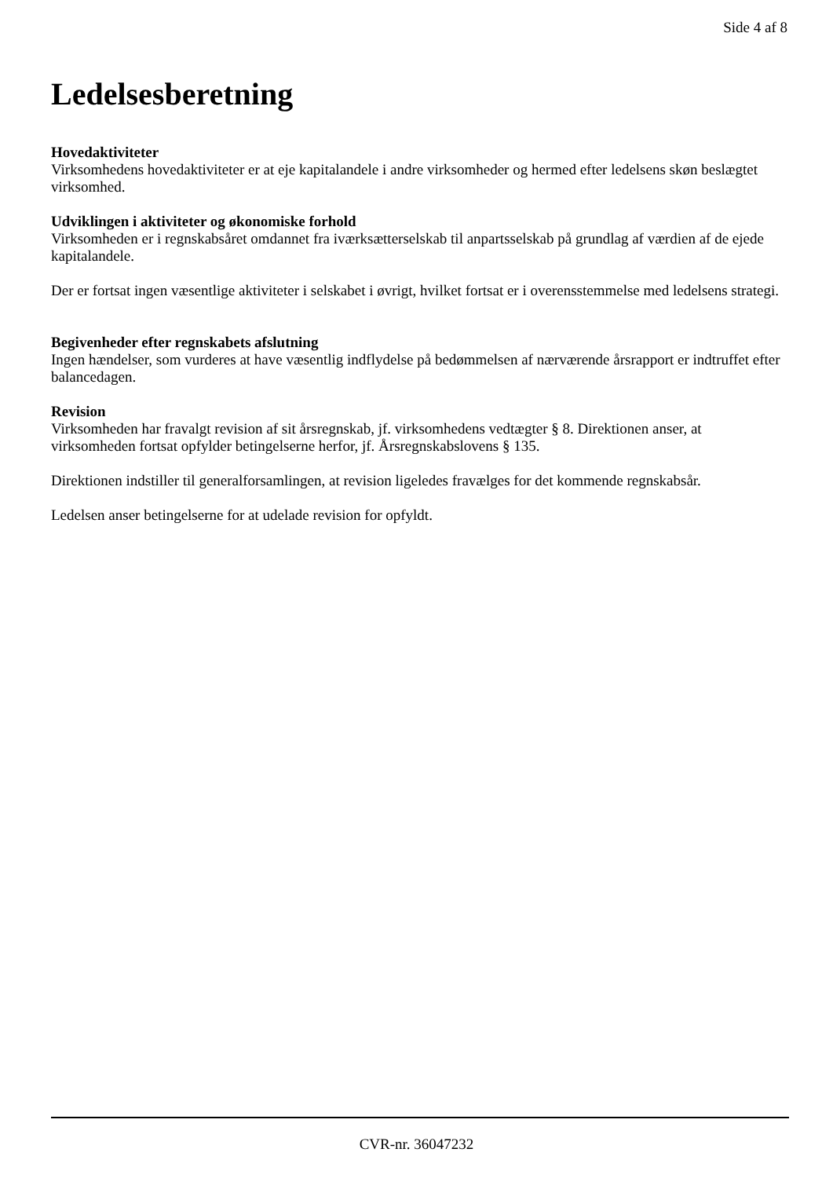Side 4 af 8
Ledelsesberetning
Hovedaktiviteter
Virksomhedens hovedaktiviteter er at eje kapitalandele i andre virksomheder og hermed efter ledelsens skøn beslægtet virksomhed.
Udviklingen i aktiviteter og økonomiske forhold
Virksomheden er i regnskabsåret omdannet fra iværksætterselskab til anpartsselskab på grundlag af værdien af de ejede kapitalandele.
Der er fortsat ingen væsentlige aktiviteter i selskabet i øvrigt, hvilket fortsat er i overensstemmelse med ledelsens strategi.
Begivenheder efter regnskabets afslutning
Ingen hændelser, som vurderes at have væsentlig indflydelse på bedømmelsen af nærværende årsrapport er indtruffet efter balancedagen.
Revision
Virksomheden har fravalgt revision af sit årsregnskab, jf. virksomhedens vedtægter § 8. Direktionen anser, at virksomheden fortsat opfylder betingelserne herfor, jf. Årsregnskabslovens § 135.
Direktionen indstiller til generalforsamlingen, at revision ligeledes fravælges for det kommende regnskabsår.
Ledelsen anser betingelserne for at udelade revision for opfyldt.
CVR-nr. 36047232